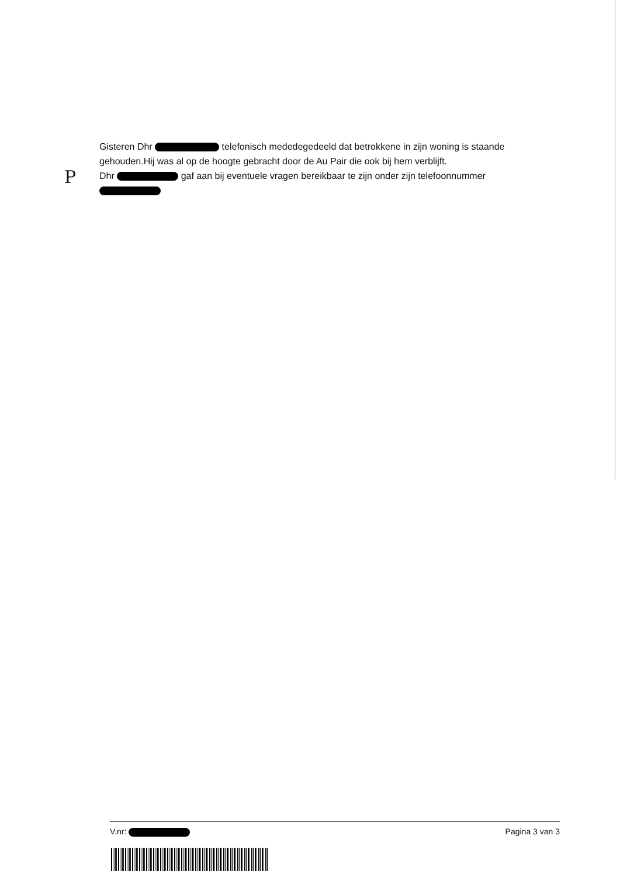P
Gisteren Dhr telefonisch mededegedeeld dat betrokkene in zijn woning is staande gehouden.Hij was al op de hoogte gebracht door de Au Pair die ook bij hem verblijft.
Dhr gaf aan bij eventuele vragen bereikbaar te zijn onder zijn telefoonnummer
V.nr: Pagina 3 van 3